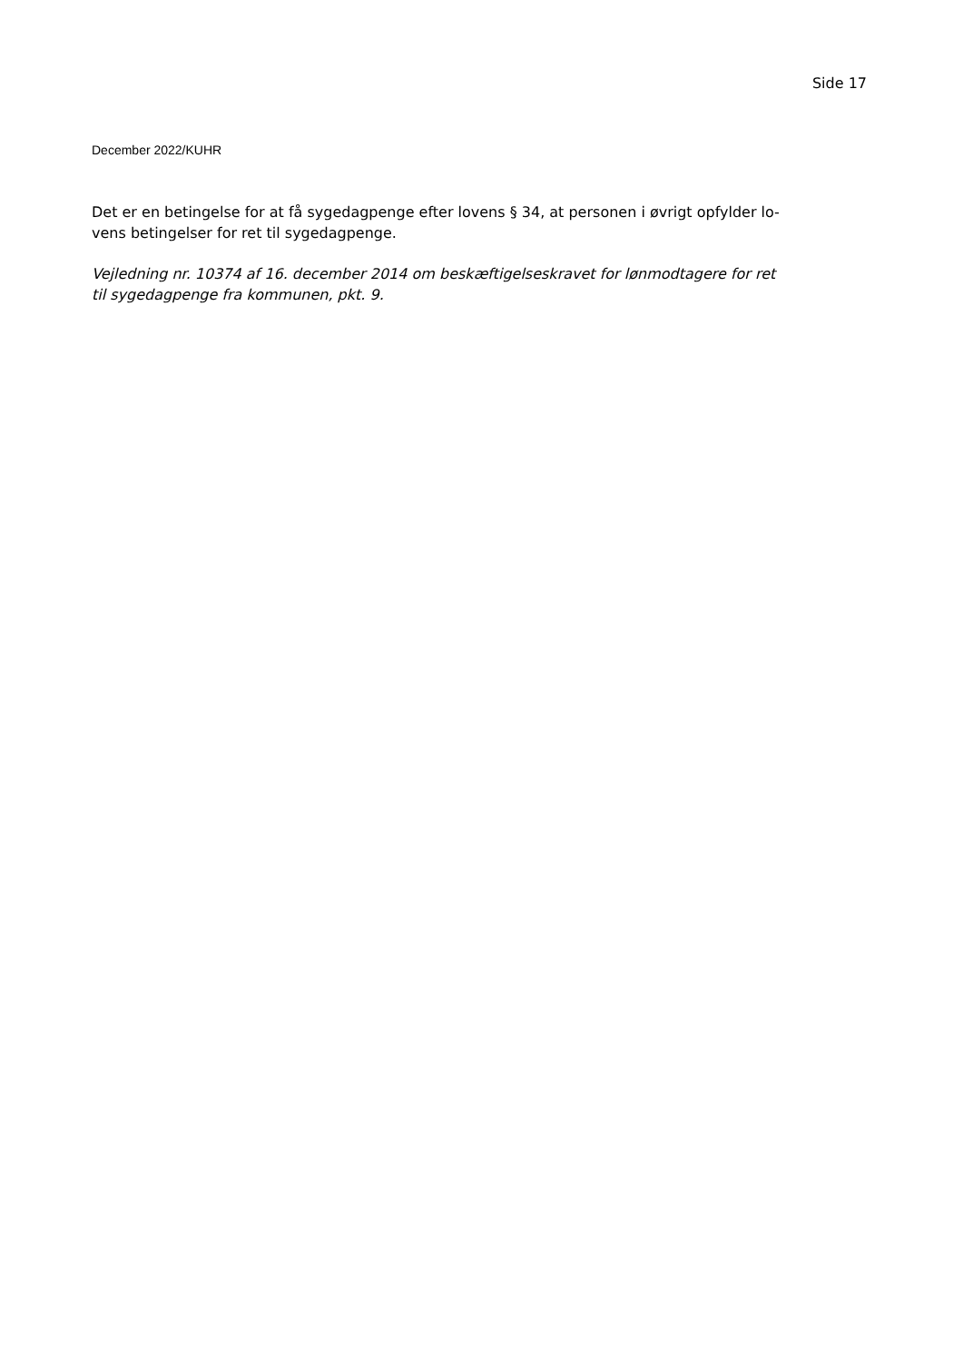Side 17
December 2022/KUHR
Det er en betingelse for at få sygedagpenge efter lovens § 34, at personen i øvrigt opfylder lo-
vens betingelser for ret til sygedagpenge.
Vejledning nr. 10374 af 16. december 2014 om beskæftigelseskravet for lønmodtagere for ret
til sygedagpenge fra kommunen, pkt. 9.